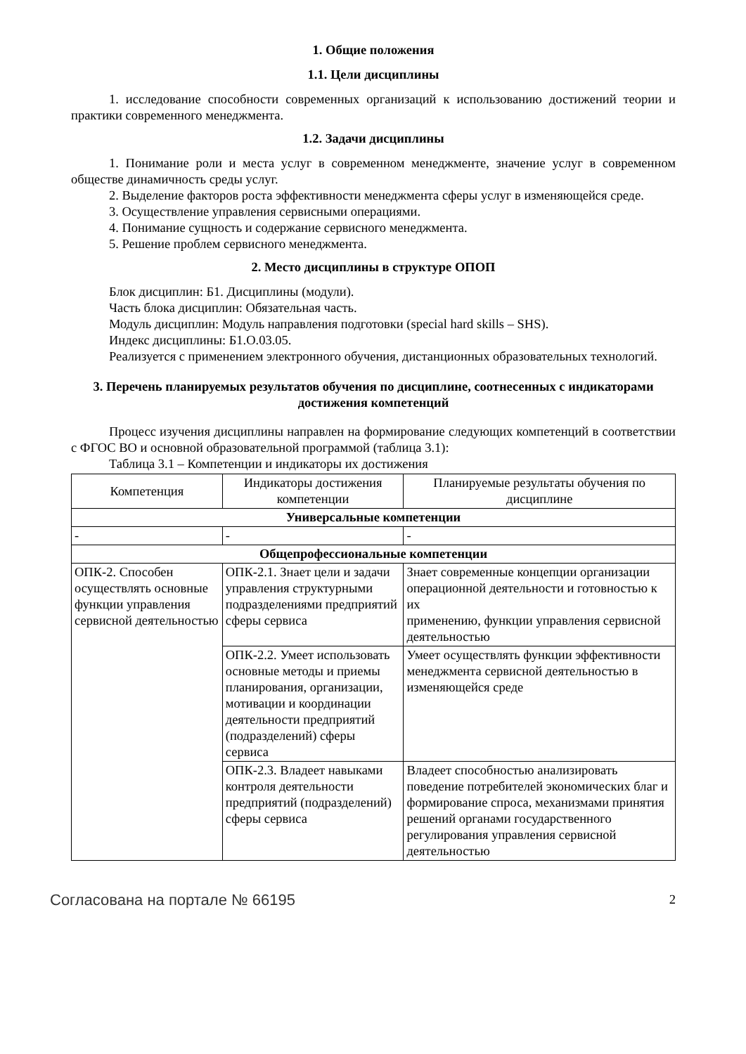1. Общие положения
1.1. Цели дисциплины
1. исследование способности современных организаций к использованию достижений теории и практики современного менеджмента.
1.2. Задачи дисциплины
1. Понимание роли и места услуг в современном менеджменте, значение услуг в современном обществе динамичность среды услуг.
2. Выделение факторов роста эффективности менеджмента сферы услуг в изменяющейся среде.
3. Осуществление управления сервисными операциями.
4. Понимание сущность и содержание сервисного менеджмента.
5. Решение проблем сервисного менеджмента.
2. Место дисциплины в структуре ОПОП
Блок дисциплин: Б1. Дисциплины (модули).
Часть блока дисциплин: Обязательная часть.
Модуль дисциплин: Модуль направления подготовки (special hard skills – SHS).
Индекс дисциплины: Б1.О.03.05.
Реализуется с применением электронного обучения, дистанционных образовательных технологий.
3. Перечень планируемых результатов обучения по дисциплине, соотнесенных с индикаторами достижения компетенций
Процесс изучения дисциплины направлен на формирование следующих компетенций в соответствии с ФГОС ВО и основной образовательной программой (таблица 3.1):
Таблица 3.1 – Компетенции и индикаторы их достижения
| Компетенция | Индикаторы достижения компетенции | Планируемые результаты обучения по дисциплине |
| --- | --- | --- |
| Универсальные компетенции | | |
| - | - | - |
| Общепрофессиональные компетенции | | |
| ОПК-2. Способен осуществлять основные функции управления сервисной деятельностью | ОПК-2.1. Знает цели и задачи управления структурными подразделениями предприятий сферы сервиса | Знает современные концепции организации операционной деятельности и готовностью к их применению, функции управления сервисной деятельностью |
| | ОПК-2.2. Умеет использовать основные методы и приемы планирования, организации, мотивации и координации деятельности предприятий (подразделений) сферы сервиса | Умеет осуществлять функции эффективности менеджмента сервисной деятельностью в изменяющейся среде |
| | ОПК-2.3. Владеет навыками контроля деятельности предприятий (подразделений) сферы сервиса | Владеет способностью анализировать поведение потребителей экономических благ и формирование спроса, механизмами принятия решений органами государственного регулирования управления сервисной деятельностью |
Согласована на портале № 66195 2